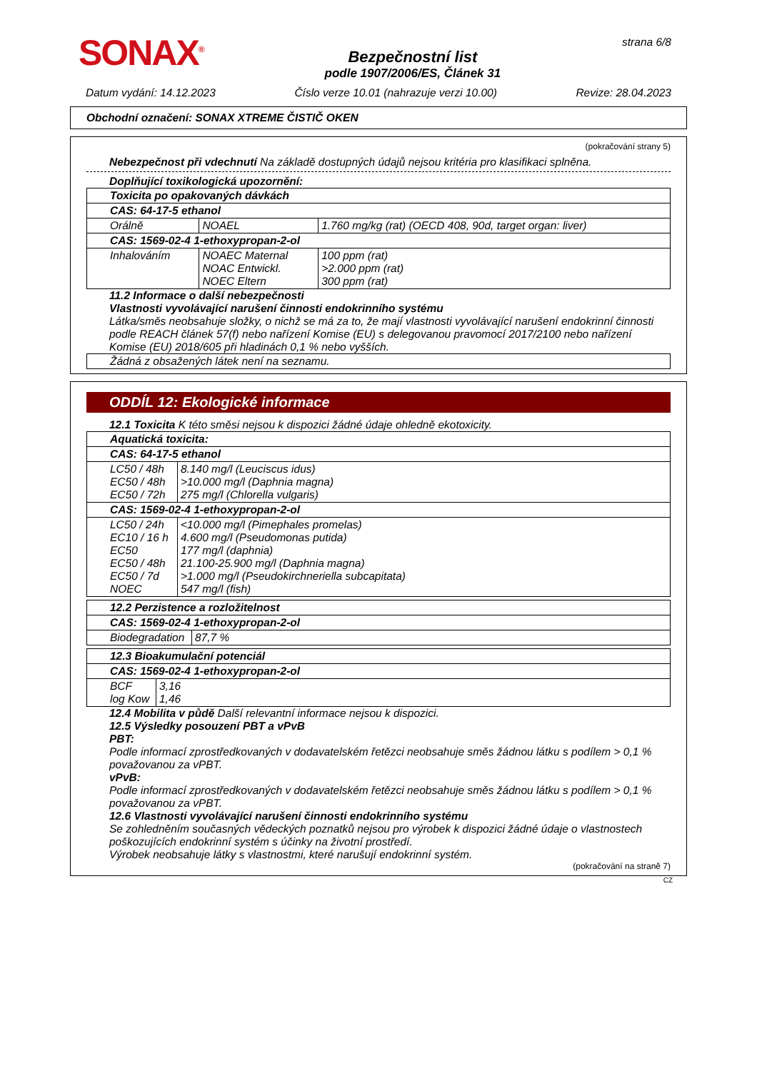SONAX<sup>®</sup>
Bezpečnostní list
podle 1907/2006/ES, Článek 31
strana 6/8
Datum vydání: 14.12.2023 Číslo verze 10.01 (nahrazuje verzi 10.00) Revize: 28.04.2023
Obchodní označení: SONAX XTREME ČISTIČ OKEN
(pokračování strany 5)
Nebezpečnost při vdechnutí Na základě dostupných údajů nejsou kritéria pro klasifikaci splněna.
Doplňující toxikologická upozornění:
| Toxicita po opakovaných dávkách | | |
| CAS: 64-17-5 ethanol | | |
| Orálně | NOAEL | 1.760 mg/kg (rat) (OECD 408, 90d, target organ: liver) |
| CAS: 1569-02-4 1-ethoxypropan-2-ol | | |
| Inhalováním | NOAEC Maternal NOAC Entwickl. NOEC Eltern | 100 ppm (rat) >2.000 ppm (rat) 300 ppm (rat) |
11.2 Informace o další nebezpečnosti
Vlastnosti vyvolávající narušení činnosti endokrinního systému
Látka/směs neobsahuje složky, o nichž se má za to, že mají vlastnosti vyvolávající narušení endokrinní činnosti podle REACH článek 57(f) nebo nařízení Komise (EU) s delegovanou pravomocí 2017/2100 nebo nařízení Komise (EU) 2018/605 při hladinách 0,1 % nebo vyšších.
| Žádná z obsažených látek není na seznamu. |
ODDÍL 12: Ekologické informace
12.1 Toxicita K této směsi nejsou k dispozici žádné údaje ohledně ekotoxicity.
| Aquatická toxicita: | |
| CAS: 64-17-5 ethanol | |
| LC50 / 48h EC50 / 48h EC50 / 72h | 8.140 mg/l (Leuciscus idus) >10.000 mg/l (Daphnia magna) 275 mg/l (Chlorella vulgaris) |
| CAS: 1569-02-4 1-ethoxypropan-2-ol | |
| LC50 / 24h EC10 / 16 h EC50 EC50 / 48h EC50 / 7d NOEC | <10.000 mg/l (Pimephales promelas) 4.600 mg/l (Pseudomonas putida) 177 mg/l (daphnia) 21.100-25.900 mg/l (Daphnia magna) >1.000 mg/l (Pseudokirchneriella subcapitata) 547 mg/l (fish) |
| 12.2 Perzistence a rozložitelnost | |
| CAS: 1569-02-4 1-ethoxypropan-2-ol | |
| Biodegradation | 87,7 % |
| 12.3 Bioakumulační potenciál | |
| CAS: 1569-02-4 1-ethoxypropan-2-ol | |
| BCF log Kow | 3,16 1,46 |
12.4 Mobilita v půdě Další relevantní informace nejsou k dispozici.
12.5 Výsledky posouzení PBT a vPvB
PBT:
Podle informací zprostředkovaných v dodavatelském řetězci neobsahuje směs žádnou látku s podílem > 0,1 % považovanou za vPBT.
vPvB:
Podle informací zprostředkovaných v dodavatelském řetězci neobsahuje směs žádnou látku s podílem > 0,1 % považovanou za vPBT.
12.6 Vlastnosti vyvolávající narušení činnosti endokrinního systému
Se zohledněním současných vědeckých poznatků nejsou pro výrobek k dispozici žádné údaje o vlastnostech poškozujících endokrinní systém s účinky na životní prostředí.
Výrobek neobsahuje látky s vlastnostmi, které narušují endokrinní systém.
(pokračování na straně 7)
CZ